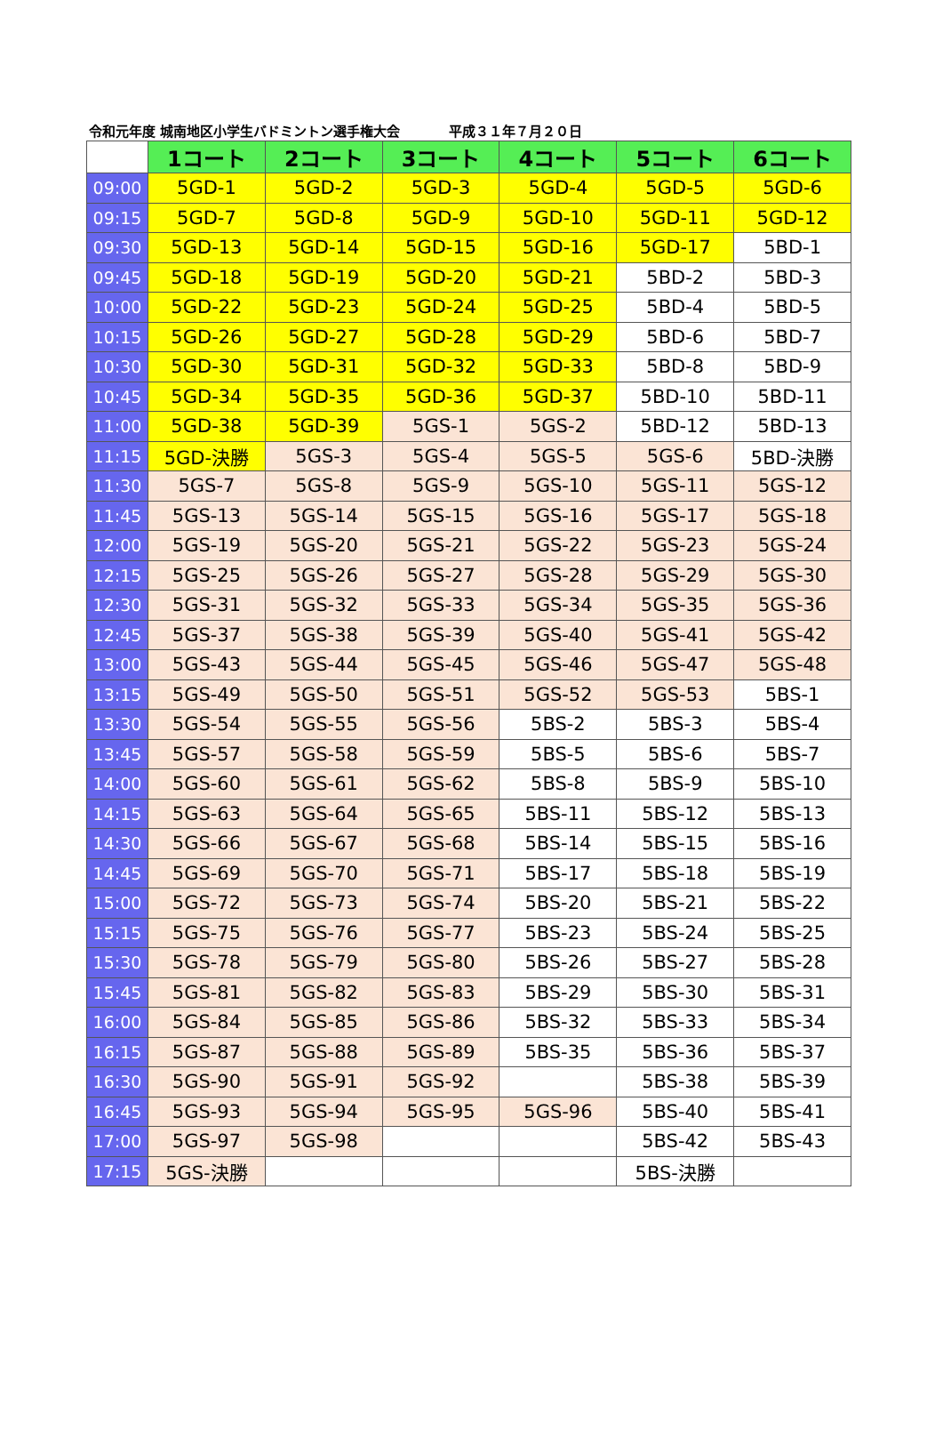令和元年度 城南地区小学生バドミントン選手権大会 平成３１年７月２０日
| | 1コート | 2コート | 3コート | 4コート | 5コート | 6コート |
| --- | --- | --- | --- | --- | --- | --- |
| 09:00 | 5GD-1 | 5GD-2 | 5GD-3 | 5GD-4 | 5GD-5 | 5GD-6 |
| 09:15 | 5GD-7 | 5GD-8 | 5GD-9 | 5GD-10 | 5GD-11 | 5GD-12 |
| 09:30 | 5GD-13 | 5GD-14 | 5GD-15 | 5GD-16 | 5GD-17 | 5BD-1 |
| 09:45 | 5GD-18 | 5GD-19 | 5GD-20 | 5GD-21 | 5BD-2 | 5BD-3 |
| 10:00 | 5GD-22 | 5GD-23 | 5GD-24 | 5GD-25 | 5BD-4 | 5BD-5 |
| 10:15 | 5GD-26 | 5GD-27 | 5GD-28 | 5GD-29 | 5BD-6 | 5BD-7 |
| 10:30 | 5GD-30 | 5GD-31 | 5GD-32 | 5GD-33 | 5BD-8 | 5BD-9 |
| 10:45 | 5GD-34 | 5GD-35 | 5GD-36 | 5GD-37 | 5BD-10 | 5BD-11 |
| 11:00 | 5GD-38 | 5GD-39 | 5GS-1 | 5GS-2 | 5BD-12 | 5BD-13 |
| 11:15 | 5GD-決勝 | 5GS-3 | 5GS-4 | 5GS-5 | 5GS-6 | 5BD-決勝 |
| 11:30 | 5GS-7 | 5GS-8 | 5GS-9 | 5GS-10 | 5GS-11 | 5GS-12 |
| 11:45 | 5GS-13 | 5GS-14 | 5GS-15 | 5GS-16 | 5GS-17 | 5GS-18 |
| 12:00 | 5GS-19 | 5GS-20 | 5GS-21 | 5GS-22 | 5GS-23 | 5GS-24 |
| 12:15 | 5GS-25 | 5GS-26 | 5GS-27 | 5GS-28 | 5GS-29 | 5GS-30 |
| 12:30 | 5GS-31 | 5GS-32 | 5GS-33 | 5GS-34 | 5GS-35 | 5GS-36 |
| 12:45 | 5GS-37 | 5GS-38 | 5GS-39 | 5GS-40 | 5GS-41 | 5GS-42 |
| 13:00 | 5GS-43 | 5GS-44 | 5GS-45 | 5GS-46 | 5GS-47 | 5GS-48 |
| 13:15 | 5GS-49 | 5GS-50 | 5GS-51 | 5GS-52 | 5GS-53 | 5BS-1 |
| 13:30 | 5GS-54 | 5GS-55 | 5GS-56 | 5BS-2 | 5BS-3 | 5BS-4 |
| 13:45 | 5GS-57 | 5GS-58 | 5GS-59 | 5BS-5 | 5BS-6 | 5BS-7 |
| 14:00 | 5GS-60 | 5GS-61 | 5GS-62 | 5BS-8 | 5BS-9 | 5BS-10 |
| 14:15 | 5GS-63 | 5GS-64 | 5GS-65 | 5BS-11 | 5BS-12 | 5BS-13 |
| 14:30 | 5GS-66 | 5GS-67 | 5GS-68 | 5BS-14 | 5BS-15 | 5BS-16 |
| 14:45 | 5GS-69 | 5GS-70 | 5GS-71 | 5BS-17 | 5BS-18 | 5BS-19 |
| 15:00 | 5GS-72 | 5GS-73 | 5GS-74 | 5BS-20 | 5BS-21 | 5BS-22 |
| 15:15 | 5GS-75 | 5GS-76 | 5GS-77 | 5BS-23 | 5BS-24 | 5BS-25 |
| 15:30 | 5GS-78 | 5GS-79 | 5GS-80 | 5BS-26 | 5BS-27 | 5BS-28 |
| 15:45 | 5GS-81 | 5GS-82 | 5GS-83 | 5BS-29 | 5BS-30 | 5BS-31 |
| 16:00 | 5GS-84 | 5GS-85 | 5GS-86 | 5BS-32 | 5BS-33 | 5BS-34 |
| 16:15 | 5GS-87 | 5GS-88 | 5GS-89 | 5BS-35 | 5BS-36 | 5BS-37 |
| 16:30 | 5GS-90 | 5GS-91 | 5GS-92 | | 5BS-38 | 5BS-39 |
| 16:45 | 5GS-93 | 5GS-94 | 5GS-95 | 5GS-96 | 5BS-40 | 5BS-41 |
| 17:00 | 5GS-97 | 5GS-98 | | | 5BS-42 | 5BS-43 |
| 17:15 | 5GS-決勝 | | | | 5BS-決勝 | |